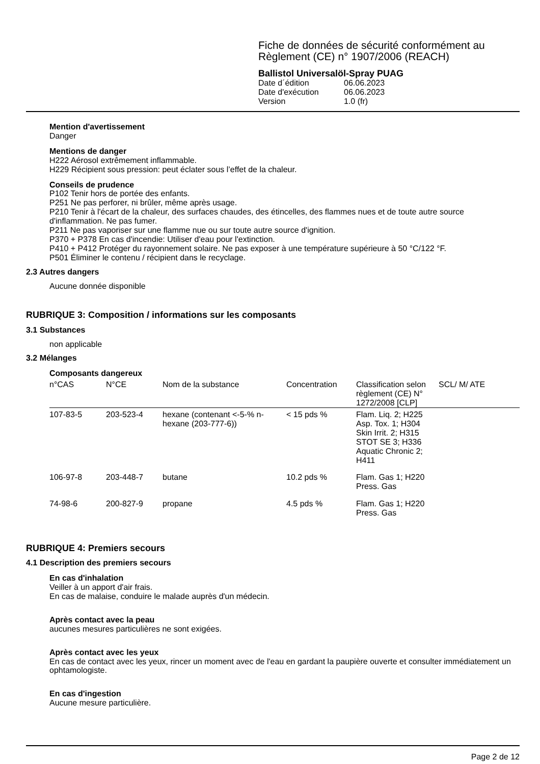Fiche de données de sécurité conformément au Règlement (CE) n° 1907/2006 (REACH)
Ballistol Universalöl-Spray PUAG
| Date d´édition | 06.06.2023 |
| Date d'exécution | 06.06.2023 |
| Version | 1.0 (fr) |
Mention d'avertissement
Danger
Mentions de danger
H222 Aérosol extrêmement inflammable.
H229 Récipient sous pression: peut éclater sous l’effet de la chaleur.
Conseils de prudence
P102 Tenir hors de portée des enfants.
P251 Ne pas perforer, ni brûler, même après usage.
P210 Tenir à l'écart de la chaleur, des surfaces chaudes, des étincelles, des flammes nues et de toute autre source d'inflammation. Ne pas fumer.
P211 Ne pas vaporiser sur une flamme nue ou sur toute autre source d'ignition.
P370 + P378 En cas d'incendie: Utiliser d'eau pour l'extinction.
P410 + P412 Protéger du rayonnement solaire. Ne pas exposer à une température supérieure à 50 °C/122 °F.
P501 Éliminer le contenu / récipient dans le recyclage.
2.3 Autres dangers
Aucune donnée disponible
RUBRIQUE 3: Composition / informations sur les composants
3.1 Substances
non applicable
3.2 Mélanges
Composants dangereux
| n°CAS | N°CE | Nom de la substance | Concentration | Classification selon règlement (CE) N° 1272/2008 [CLP] | SCL/ M/ ATE |
| --- | --- | --- | --- | --- | --- |
| 107-83-5 | 203-523-4 | hexane (contenant <-5-% n-hexane (203-777-6)) | < 15 pds % | Flam. Liq. 2; H225 Asp. Tox. 1; H304 Skin Irrit. 2; H315 STOT SE 3; H336 Aquatic Chronic 2; H411 | |
| 106-97-8 | 203-448-7 | butane | 10.2 pds % | Flam. Gas 1; H220 Press. Gas | |
| 74-98-6 | 200-827-9 | propane | 4.5 pds % | Flam. Gas 1; H220 Press. Gas | |
RUBRIQUE 4: Premiers secours
4.1 Description des premiers secours
En cas d'inhalation
Veiller à un apport d'air frais.
En cas de malaise, conduire le malade auprès d'un médecin.
Après contact avec la peau
aucunes mesures particulières ne sont exigées.
Après contact avec les yeux
En cas de contact avec les yeux, rincer un moment avec de l'eau en gardant la paupière ouverte et consulter immédiatement un ophtamologiste.
En cas d'ingestion
Aucune mesure particulière.
Page 2 de 12